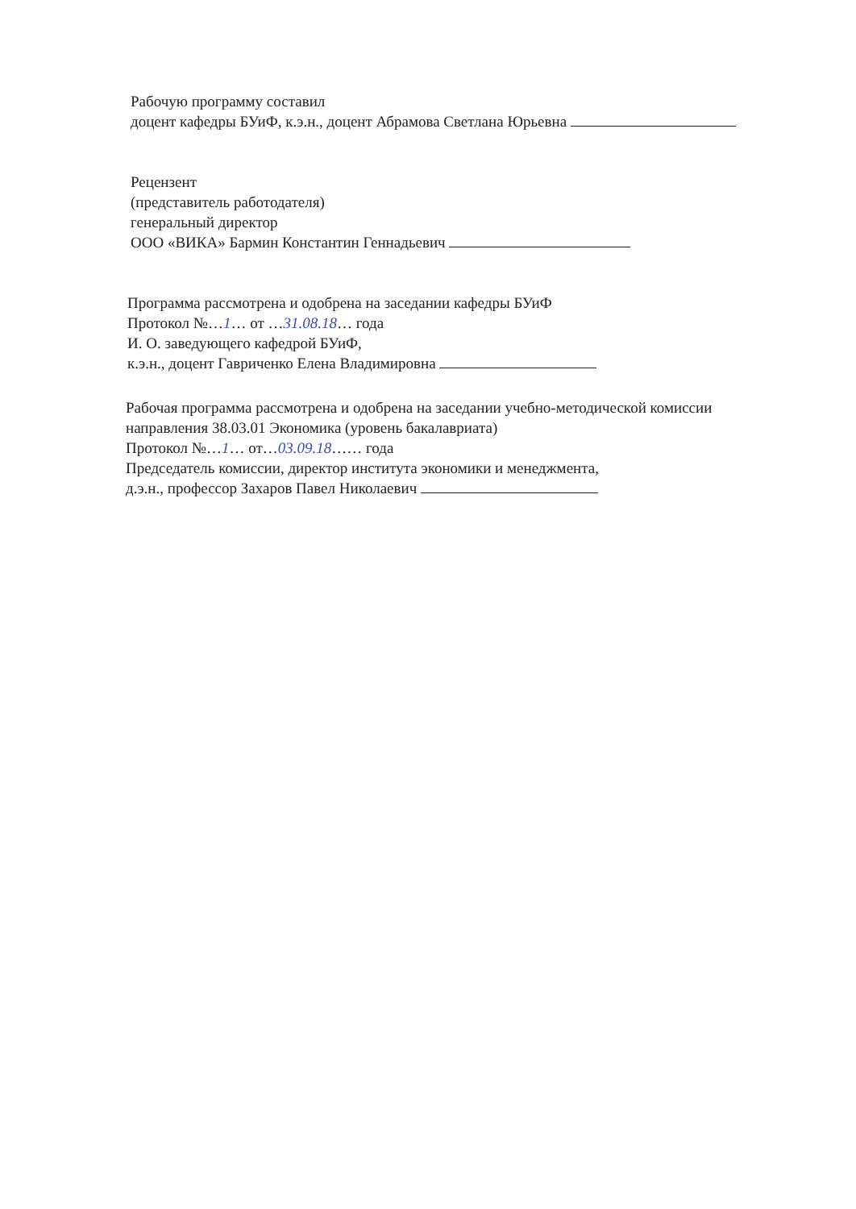Рабочую программу составил
доцент кафедры БУиФ, к.э.н., доцент Абрамова Светлана Юрьевна
Рецензент
(представитель работодателя)
генеральный директор
ООО «ВИКА» Бармин Константин Геннадьевич
Программа рассмотрена и одобрена на заседании кафедры БУиФ
Протокол №…1… от …31.08.18… года
И. О. заведующего кафедрой БУиФ,
к.э.н., доцент Гавриченко Елена Владимировна
Рабочая программа рассмотрена и одобрена на заседании учебно-методической комиссии
направления 38.03.01 Экономика (уровень бакалавриата)
Протокол №…1… от…03.09.18…… года
Председатель комиссии, директор института экономики и менеджмента,
д.э.н., профессор Захаров Павел Николаевич